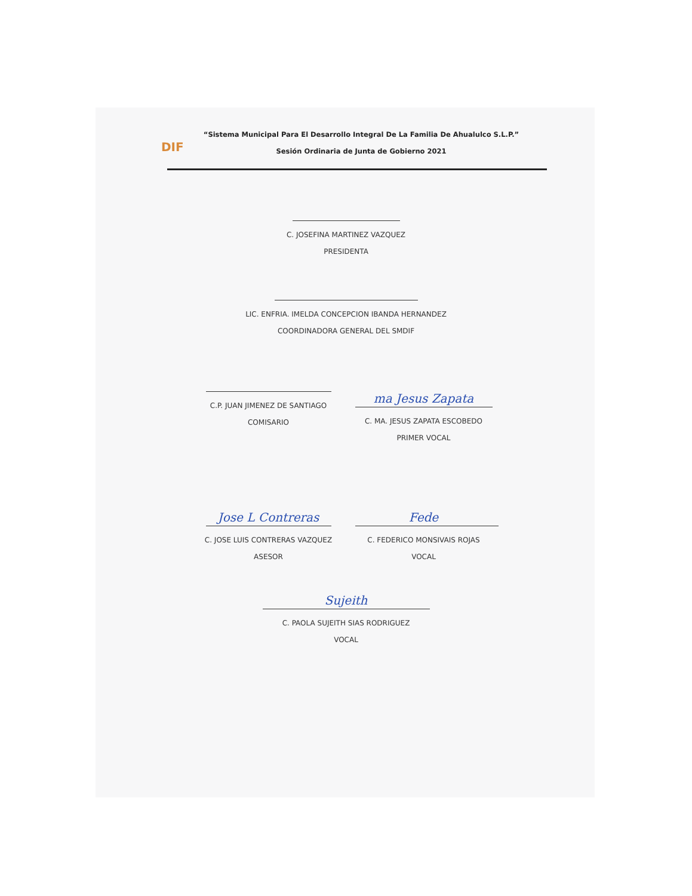DIF
“Sistema Municipal Para El Desarrollo Integral De La Familia De Ahualulco S.L.P.”
Sesión Ordinaria de Junta de Gobierno 2021
C. JOSEFINA MARTINEZ VAZQUEZ
PRESIDENTA
LIC. ENFRIA. IMELDA CONCEPCION IBANDA HERNANDEZ
COORDINADORA GENERAL DEL SMDIF
C.P. JUAN JIMENEZ DE SANTIAGO
COMISARIO
ma Jesus Zapata
C. MA. JESUS ZAPATA ESCOBEDO
PRIMER VOCAL
Jose L Contreras
C. JOSE LUIS CONTRERAS VAZQUEZ
ASESOR
Fede
C. FEDERICO MONSIVAIS ROJAS
VOCAL
Sujeith
C. PAOLA SUJEITH SIAS RODRIGUEZ
VOCAL